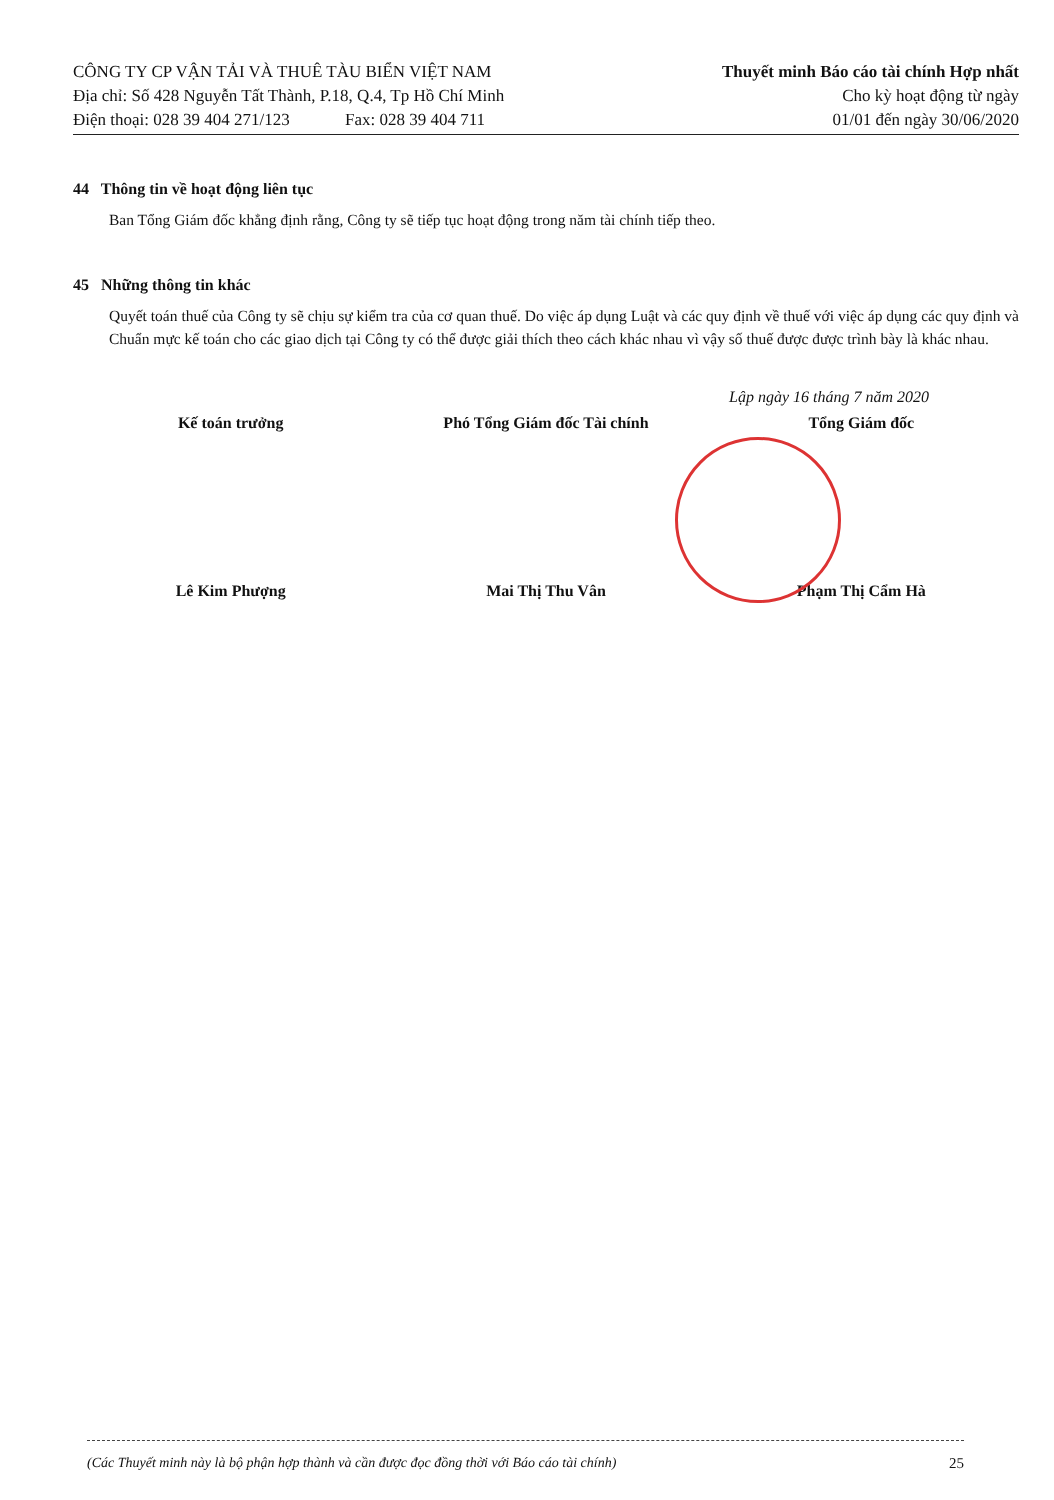CÔNG TY CP VẬN TẢI VÀ THUÊ TÀU BIỂN VIỆT NAM
Địa chỉ: Số 428 Nguyễn Tất Thành, P.18, Q.4, Tp Hồ Chí Minh
Điện thoại: 028 39 404 271/123 Fax: 028 39 404 711
Thuyết minh Báo cáo tài chính Hợp nhất
Cho kỳ hoạt động từ ngày
01/01 đến ngày 30/06/2020
44 Thông tin về hoạt động liên tục
Ban Tổng Giám đốc khẳng định rằng, Công ty sẽ tiếp tục hoạt động trong năm tài chính tiếp theo.
45 Những thông tin khác
Quyết toán thuế của Công ty sẽ chịu sự kiểm tra của cơ quan thuế. Do việc áp dụng Luật và các quy định về thuế với việc áp dụng các quy định và Chuẩn mực kế toán cho các giao dịch tại Công ty có thể được giải thích theo cách khác nhau vì vậy số thuế được được trình bày là khác nhau.
Lập ngày 16 tháng 7 năm 2020
Kế toán trưởng Phó Tổng Giám đốc Tài chính Tổng Giám đốc
Lê Kim Phượng Mai Thị Thu Vân Phạm Thị Cẩm Hà
(Các Thuyết minh này là bộ phận hợp thành và cần được đọc đồng thời với Báo cáo tài chính) 25